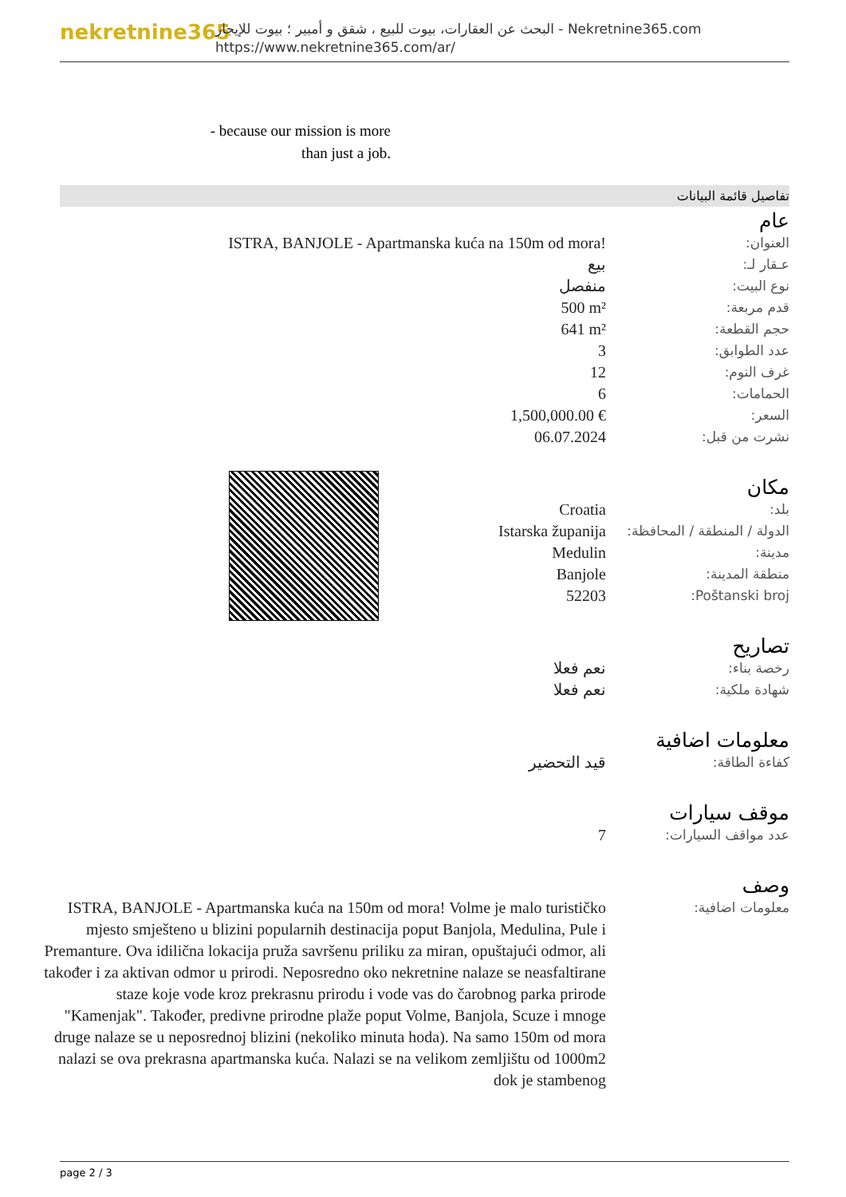nekretnine365
البحث عن العقارات، بيوت للبيع ، شقق و أمبير ؛ بيوت للإيجار - Nekretnine365.com
https://www.nekretnine365.com/ar/
- because our mission is more than just a job.
تفاصيل قائمة البيانات
عام
| العنوان: | ISTRA, BANJOLE - Apartmanska kuća na 150m od mora! |
| عـقار لـ: | بيع |
| نوع البيت: | منفصل |
| قدم مربعة: | 500 m² |
| حجم القطعة: | 641 m² |
| عدد الطوابق: | 3 |
| غرف النوم: | 12 |
| الحمامات: | 6 |
| السعر: | 1,500,000.00 € |
| نشرت من قبل: | 06.07.2024 |
مكان
| بلد: | Croatia |
| الدولة / المنطقة / المحافظة: | Istarska županija |
| مدينة: | Medulin |
| منطقة المدينة: | Banjole |
| Poštanski broj: | 52203 |
تصاريح
| رخصة بناء: | نعم فعلا |
| شهادة ملكية: | نعم فعلا |
معلومات اضافية
| كفاءة الطاقة: | قيد التحضير |
موقف سيارات
| عدد مواقف السيارات: | 7 |
وصف
| معلومات اضافية: | ISTRA, BANJOLE - Apartmanska kuća na 150m od mora! Volme je malo turističko mjesto smješteno u blizini popularnih destinacija poput Banjola, Medulina, Pule i Premanture. Ova idilična lokacija pruža savršenu priliku za miran, opuštajući odmor, ali također i za aktivan odmor u prirodi. Neposredno oko nekretnine nalaze se neasfaltirane staze koje vode kroz prekrasnu prirodu i vode vas do čarobnog parka prirode "Kamenjak". Također, predivne prirodne plaže poput Volme, Banjola, Scuze i mnoge druge nalaze se u neposrednoj blizini (nekoliko minuta hoda). Na samo 150m od mora nalazi se ova prekrasna apartmanska kuća. Nalazi se na velikom zemljištu od 1000m2 dok je stambenog |
page 2 / 3